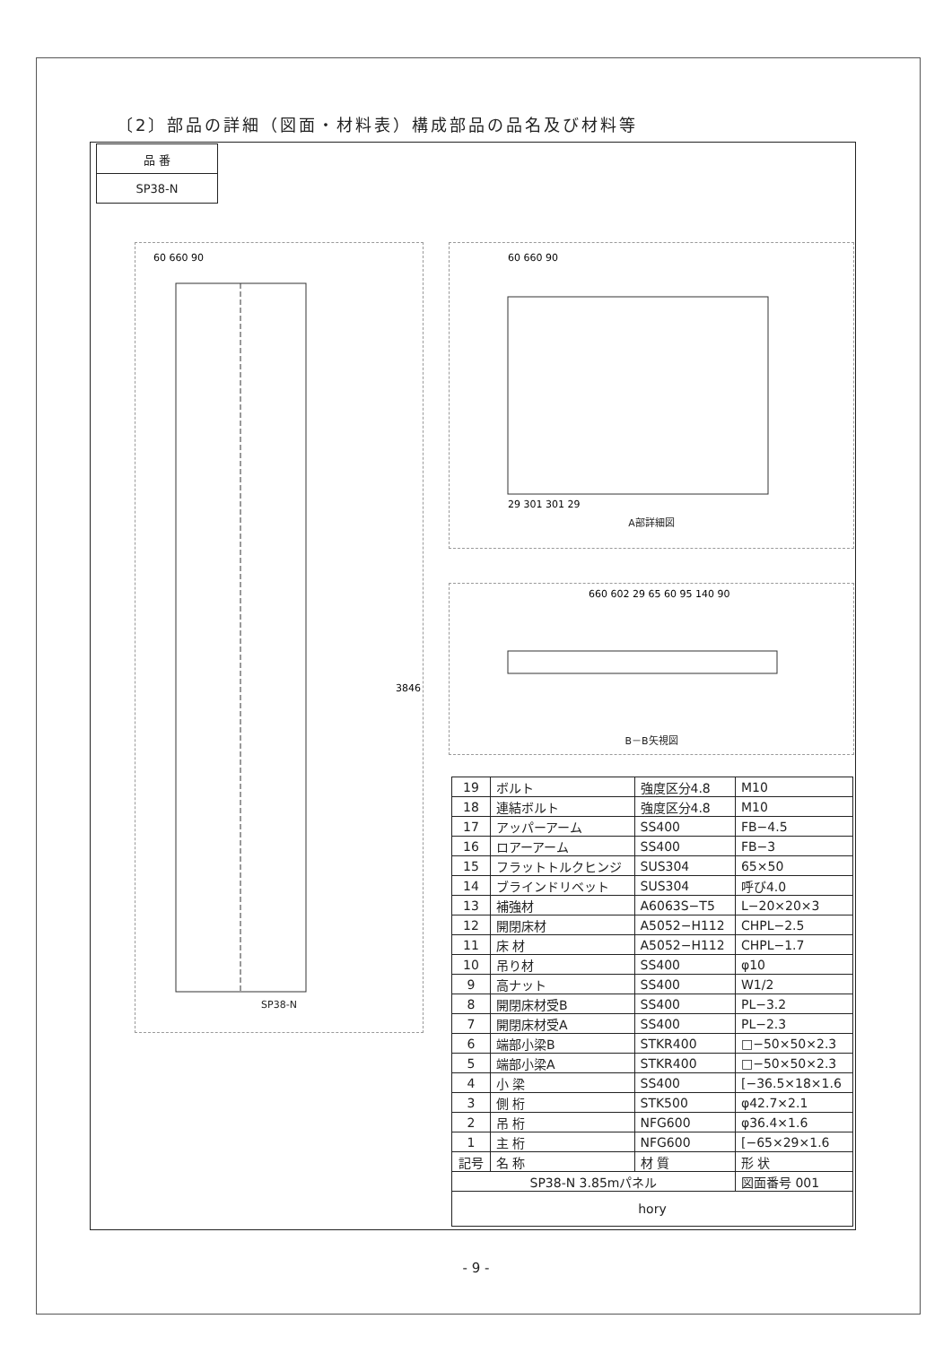〔2〕部品の詳細（図面・材料表）構成部品の品名及び材料等
| 品 番 |
| SP38-N |
60 660 90
3846
SP38-N
60 660 90
29 301 301 29
A部詳細図
660 602 29 65 60 95 140 90
B－B矢視図
| 19 | ボルト | 強度区分4.8 | M10 |
| 18 | 連結ボルト | 強度区分4.8 | M10 |
| 17 | アッパーアーム | SS400 | FB−4.5 |
| 16 | ロアーアーム | SS400 | FB−3 |
| 15 | フラットトルクヒンジ | SUS304 | 65×50 |
| 14 | ブラインドリベット | SUS304 | 呼び4.0 |
| 13 | 補強材 | A6063S−T5 | L−20×20×3 |
| 12 | 開閉床材 | A5052−H112 | CHPL−2.5 |
| 11 | 床 材 | A5052−H112 | CHPL−1.7 |
| 10 | 吊り材 | SS400 | φ10 |
| 9 | 高ナット | SS400 | W1/2 |
| 8 | 開閉床材受B | SS400 | PL−3.2 |
| 7 | 開閉床材受A | SS400 | PL−2.3 |
| 6 | 端部小梁B | STKR400 | □−50×50×2.3 |
| 5 | 端部小梁A | STKR400 | □−50×50×2.3 |
| 4 | 小 梁 | SS400 | [−36.5×18×1.6 |
| 3 | 側 桁 | STK500 | φ42.7×2.1 |
| 2 | 吊 桁 | NFG600 | φ36.4×1.6 |
| 1 | 主 桁 | NFG600 | [−65×29×1.6 |
| 記号 | 名 称 | 材 質 | 形 状 |
| SP38-N 3.85mパネル | | | 図面番号 001 |
| hory | | | |
- 9 -